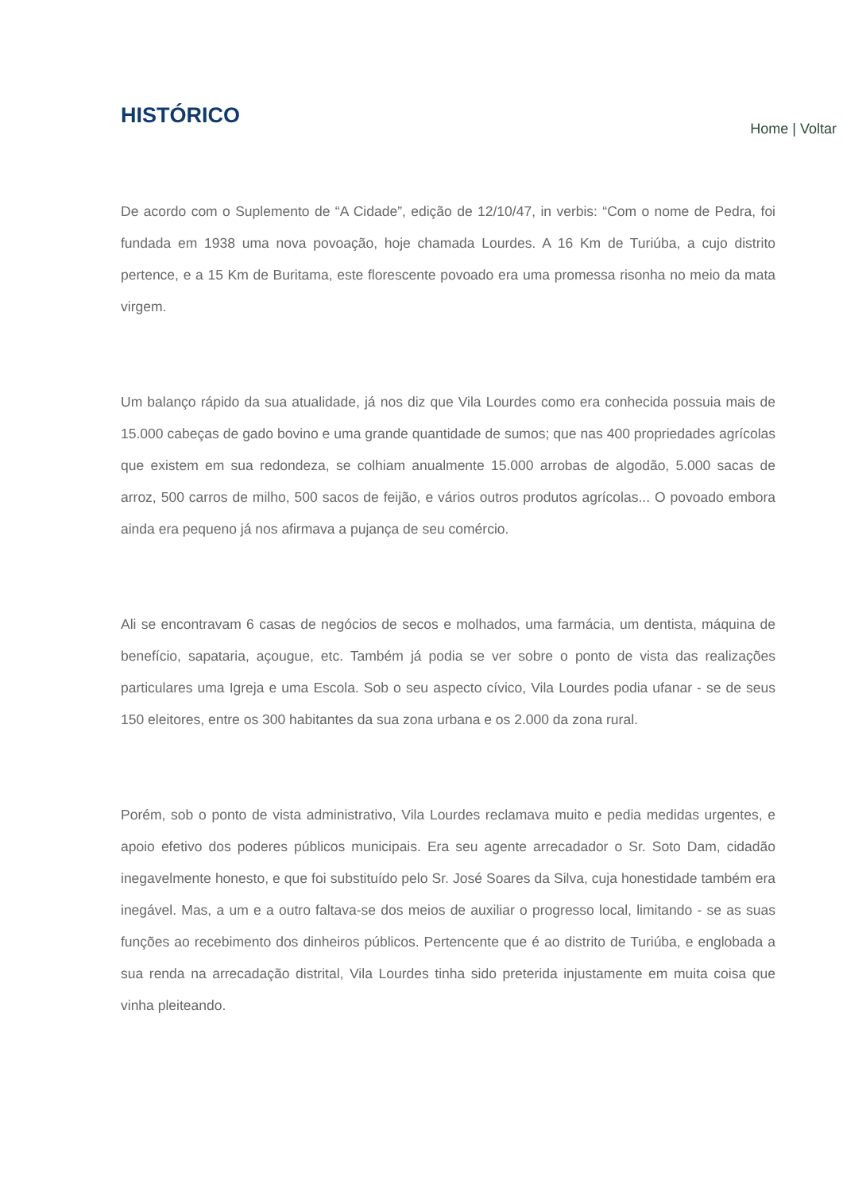HISTÓRICO
Home | Voltar
De acordo com o Suplemento de “A Cidade”, edição de 12/10/47, in verbis: “Com o nome de Pedra, foi fundada em 1938 uma nova povoação, hoje chamada Lourdes. A 16 Km de Turiúba, a cujo distrito pertence, e a 15 Km de Buritama, este florescente povoado era uma promessa risonha no meio da mata virgem.
Um balanço rápido da sua atualidade, já nos diz que Vila Lourdes como era conhecida possuia mais de 15.000 cabeças de gado bovino e uma grande quantidade de sumos; que nas 400 propriedades agrícolas que existem em sua redondeza, se colhiam anualmente 15.000 arrobas de algodão, 5.000 sacas de arroz, 500 carros de milho, 500 sacos de feijão, e vários outros produtos agrícolas... O povoado embora ainda era pequeno já nos afirmava a pujança de seu comércio.
Ali se encontravam 6 casas de negócios de secos e molhados, uma farmácia, um dentista, máquina de benefício, sapataria, açougue, etc. Também já podia se ver sobre o ponto de vista das realizações particulares uma Igreja e uma Escola. Sob o seu aspecto cívico, Vila Lourdes podia ufanar - se de seus 150 eleitores, entre os 300 habitantes da sua zona urbana e os 2.000 da zona rural.
Porém, sob o ponto de vista administrativo, Vila Lourdes reclamava muito e pedia medidas urgentes, e apoio efetivo dos poderes públicos municipais. Era seu agente arrecadador o Sr. Soto Dam, cidadão inegavelmente honesto, e que foi substituído pelo Sr. José Soares da Silva, cuja honestidade também era inegável. Mas, a um e a outro faltava-se dos meios de auxiliar o progresso local, limitando - se as suas funções ao recebimento dos dinheiros públicos. Pertencente que é ao distrito de Turiúba, e englobada a sua renda na arrecadação distrital, Vila Lourdes tinha sido preterida injustamente em muita coisa que vinha pleiteando.